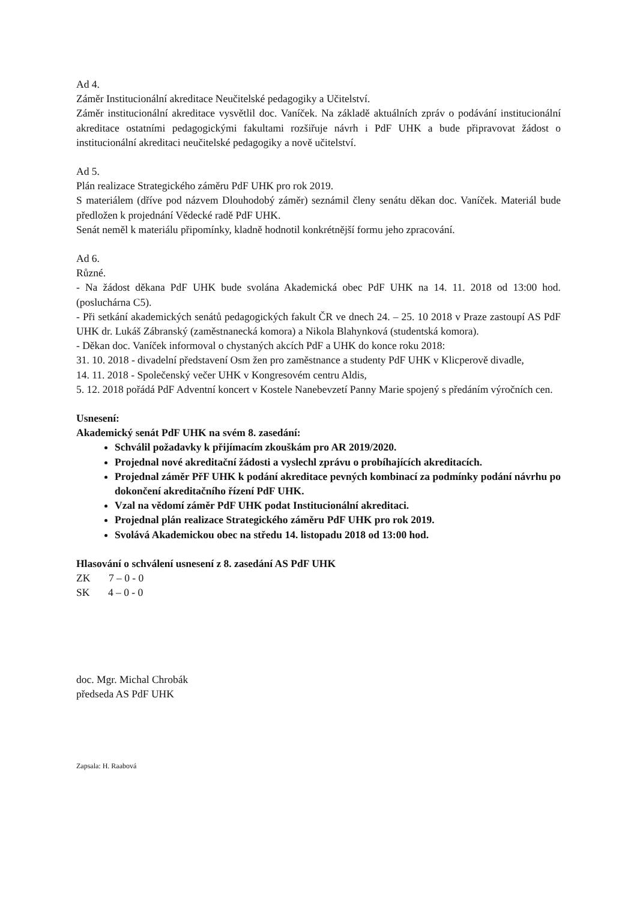Ad 4.
Záměr Institucionální akreditace Neučitelské pedagogiky a Učitelství.
Záměr institucionální akreditace vysvětlil doc. Vaníček. Na základě aktuálních zpráv o podávání institucionální akreditace ostatními pedagogickými fakultami rozšiřuje návrh i PdF UHK a bude připravovat žádost o institucionální akreditaci neučitelské pedagogiky a nově učitelství.
Ad 5.
Plán realizace Strategického záměru PdF UHK pro rok 2019.
S materiálem (dříve pod názvem Dlouhodobý záměr) seznámil členy senátu děkan doc. Vaníček. Materiál bude předložen k projednání Vědecké radě PdF UHK.
Senát neměl k materiálu připomínky, kladně hodnotil konkrétnější formu jeho zpracování.
Ad 6.
Různé.
- Na žádost děkana PdF UHK bude svolána Akademická obec PdF UHK na 14. 11. 2018 od 13:00 hod. (posluchárna C5).
- Při setkání akademických senátů pedagogických fakult ČR ve dnech 24. – 25. 10 2018 v Praze zastoupí AS PdF UHK dr. Lukáš Zábranský (zaměstnanecká komora) a Nikola Blahynková (studentská komora).
- Děkan doc. Vaníček informoval o chystaných akcích PdF a UHK do konce roku 2018:
31. 10. 2018 - divadelní představení Osm žen pro zaměstnance a studenty PdF UHK v Klicperově divadle,
14. 11. 2018 - Společenský večer UHK v Kongresovém centru Aldis,
5. 12. 2018 pořádá PdF Adventní koncert v Kostele Nanebevzetí Panny Marie spojený s předáním výročních cen.
Usnesení:
Akademický senát PdF UHK na svém 8. zasedání:
Schválil požadavky k přijímacím zkouškám pro AR 2019/2020.
Projednal nové akreditační žádosti a vyslechl zprávu o probíhajících akreditacích.
Projednal záměr PřF UHK k podání akreditace pevných kombinací za podmínky podání návrhu po dokončení akreditačního řízení PdF UHK.
Vzal na vědomí záměr PdF UHK podat Institucionální akreditaci.
Projednal plán realizace Strategického záměru PdF UHK pro rok 2019.
Svolává Akademickou obec na středu 14. listopadu 2018 od 13:00 hod.
Hlasování o schválení usnesení z 8. zasedání AS PdF UHK
ZK 7 – 0 - 0
SK 4 – 0 - 0
doc. Mgr. Michal Chrobák
předseda AS PdF UHK
Zapsala: H. Raabová